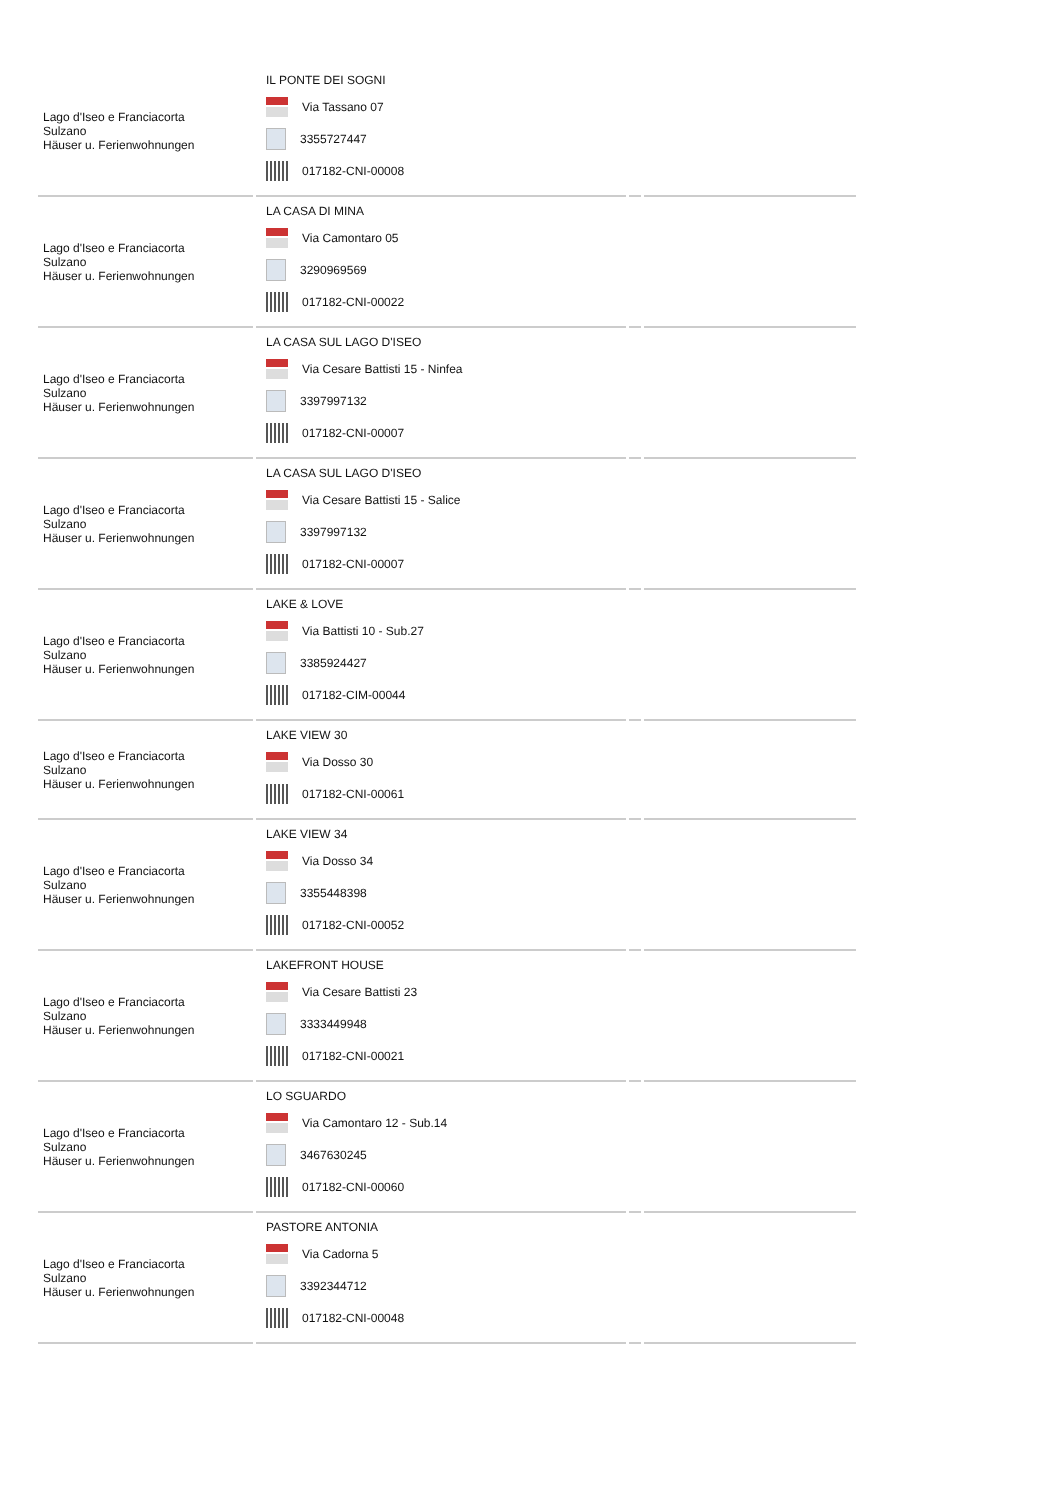| Lago d'Iseo e Franciacorta Sulzano Häuser u. Ferienwohnungen | IL PONTE DEI SOGNI Via Tassano 07 3355727447 017182-CNI-00008 | | |
| Lago d'Iseo e Franciacorta Sulzano Häuser u. Ferienwohnungen | LA CASA DI MINA Via Camontaro 05 3290969569 017182-CNI-00022 | | |
| Lago d'Iseo e Franciacorta Sulzano Häuser u. Ferienwohnungen | LA CASA SUL LAGO D'ISEO Via Cesare Battisti 15 - Ninfea 3397997132 017182-CNI-00007 | | |
| Lago d'Iseo e Franciacorta Sulzano Häuser u. Ferienwohnungen | LA CASA SUL LAGO D'ISEO Via Cesare Battisti 15 - Salice 3397997132 017182-CNI-00007 | | |
| Lago d'Iseo e Franciacorta Sulzano Häuser u. Ferienwohnungen | LAKE & LOVE Via Battisti 10 - Sub.27 3385924427 017182-CIM-00044 | | |
| Lago d'Iseo e Franciacorta Sulzano Häuser u. Ferienwohnungen | LAKE VIEW 30 Via Dosso 30 017182-CNI-00061 | | |
| Lago d'Iseo e Franciacorta Sulzano Häuser u. Ferienwohnungen | LAKE VIEW 34 Via Dosso 34 3355448398 017182-CNI-00052 | | |
| Lago d'Iseo e Franciacorta Sulzano Häuser u. Ferienwohnungen | LAKEFRONT HOUSE Via Cesare Battisti 23 3333449948 017182-CNI-00021 | | |
| Lago d'Iseo e Franciacorta Sulzano Häuser u. Ferienwohnungen | LO SGUARDO Via Camontaro 12 - Sub.14 3467630245 017182-CNI-00060 | | |
| Lago d'Iseo e Franciacorta Sulzano Häuser u. Ferienwohnungen | PASTORE ANTONIA Via Cadorna 5 3392344712 017182-CNI-00048 | | |